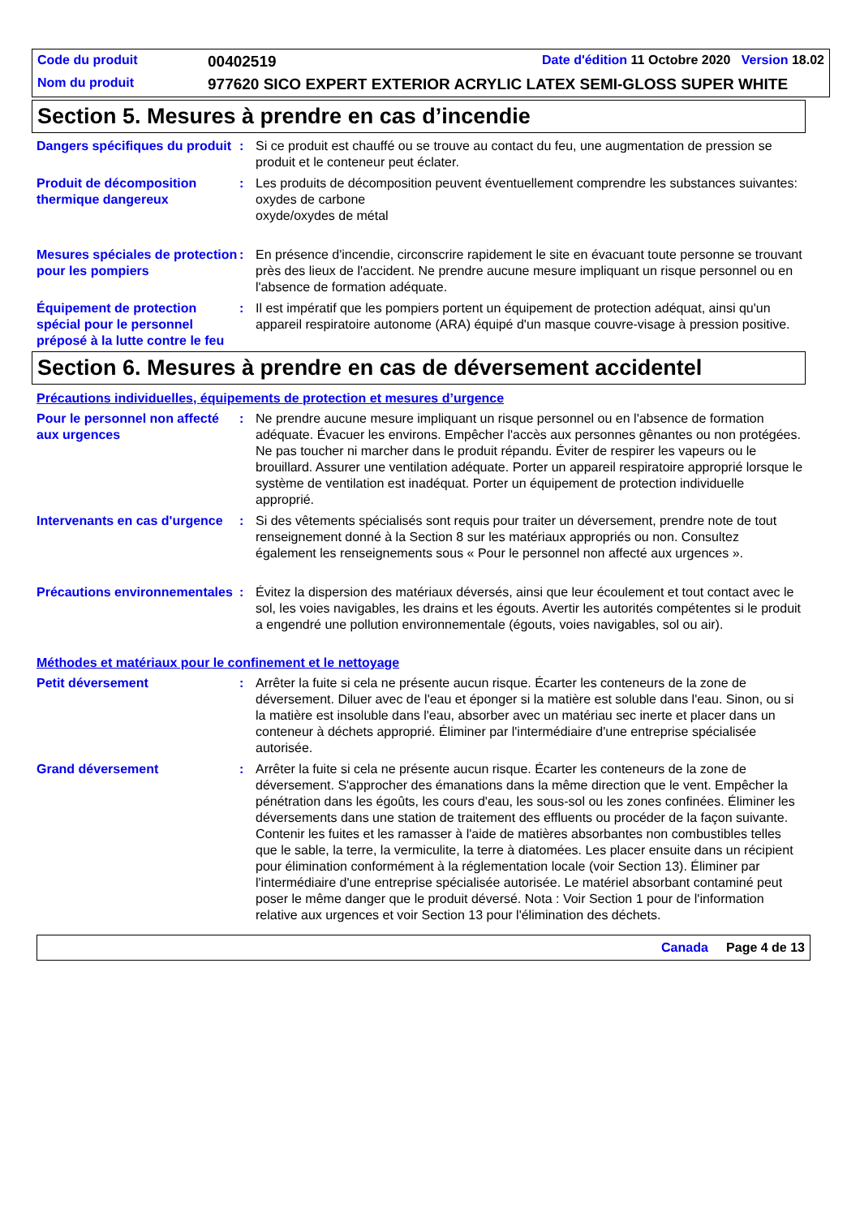Code du produit
00402519
Date d'édition 11 Octobre 2020 Version 18.02
Nom du produit
977620 SICO EXPERT EXTERIOR ACRYLIC LATEX SEMI-GLOSS SUPER WHITE
Section 5. Mesures à prendre en cas d’incendie
Dangers spécifiques du produit
: Si ce produit est chauffé ou se trouve au contact du feu, une augmentation de pression se produit et le conteneur peut éclater.
Produit de décomposition thermique dangereux
: Les produits de décomposition peuvent éventuellement comprendre les substances suivantes:
oxydes de carbone
oxyde/oxydes de métal
Mesures spéciales de protection pour les pompiers
: En présence d'incendie, circonscrire rapidement le site en évacuant toute personne se trouvant près des lieux de l'accident. Ne prendre aucune mesure impliquant un risque personnel ou en l'absence de formation adéquate.
Équipement de protection spécial pour le personnel préposé à la lutte contre le feu
: Il est impératif que les pompiers portent un équipement de protection adéquat, ainsi qu'un appareil respiratoire autonome (ARA) équipé d'un masque couvre-visage à pression positive.
Section 6. Mesures à prendre en cas de déversement accidentel
Précautions individuelles, équipements de protection et mesures d’urgence
Pour le personnel non affecté aux urgences
: Ne prendre aucune mesure impliquant un risque personnel ou en l'absence de formation adéquate. Évacuer les environs. Empêcher l'accès aux personnes gênantes ou non protégées. Ne pas toucher ni marcher dans le produit répandu. Éviter de respirer les vapeurs ou le brouillard. Assurer une ventilation adéquate. Porter un appareil respiratoire approprié lorsque le système de ventilation est inadéquat. Porter un équipement de protection individuelle approprié.
Intervenants en cas d'urgence
: Si des vêtements spécialisés sont requis pour traiter un déversement, prendre note de tout renseignement donné à la Section 8 sur les matériaux appropriés ou non. Consultez également les renseignements sous « Pour le personnel non affecté aux urgences ».
Précautions environnementales
: Évitez la dispersion des matériaux déversés, ainsi que leur écoulement et tout contact avec le sol, les voies navigables, les drains et les égouts. Avertir les autorités compétentes si le produit a engendré une pollution environnementale (égouts, voies navigables, sol ou air).
Méthodes et matériaux pour le confinement et le nettoyage
Petit déversement : Arrêter la fuite si cela ne présente aucun risque. Écarter les conteneurs de la zone de déversement. Diluer avec de l'eau et éponger si la matière est soluble dans l'eau. Sinon, ou si la matière est insoluble dans l'eau, absorber avec un matériau sec inerte et placer dans un conteneur à déchets approprié. Éliminer par l'intermédiaire d'une entreprise spécialisée autorisée.
Grand déversement : Arrêter la fuite si cela ne présente aucun risque. Écarter les conteneurs de la zone de déversement. S'approcher des émanations dans la même direction que le vent. Empêcher la pénétration dans les égoûts, les cours d'eau, les sous-sol ou les zones confinées. Éliminer les déversements dans une station de traitement des effluents ou procéder de la façon suivante. Contenir les fuites et les ramasser à l'aide de matières absorbantes non combustibles telles que le sable, la terre, la vermiculite, la terre à diatomées. Les placer ensuite dans un récipient pour élimination conformément à la réglementation locale (voir Section 13). Éliminer par l'intermédiaire d'une entreprise spécialisée autorisée. Le matériel absorbant contaminé peut poser le même danger que le produit déversé. Nota : Voir Section 1 pour de l'information relative aux urgences et voir Section 13 pour l'élimination des déchets.
Canada Page 4 de 13